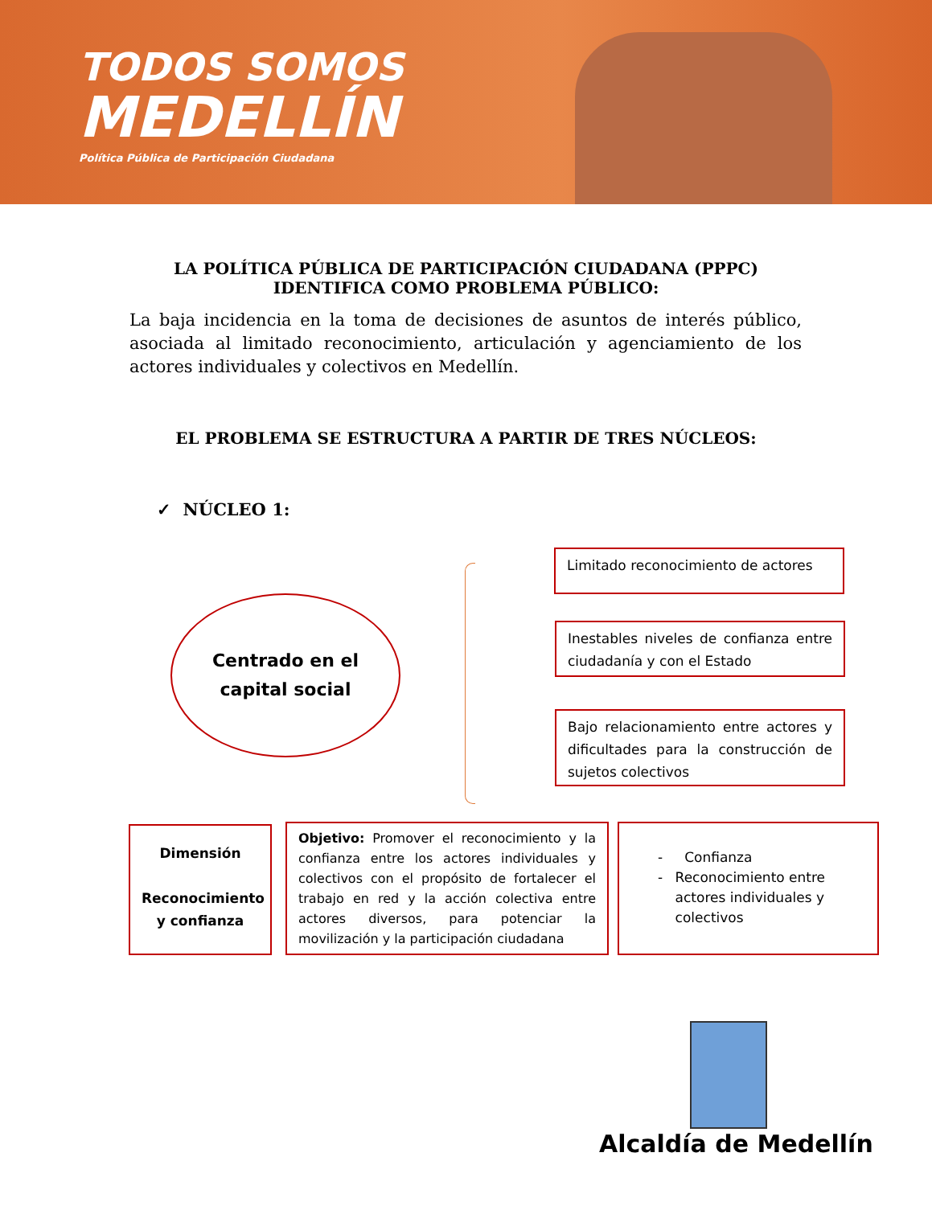TODOS SOMOS
MEDELLÍN
Política Pública de Participación Ciudadana
LA POLÍTICA PÚBLICA DE PARTICIPACIÓN CIUDADANA (PPPC)
IDENTIFICA COMO PROBLEMA PÚBLICO:
La baja incidencia en la toma de decisiones de asuntos de interés público, asociada al limitado reconocimiento, articulación y agenciamiento de los actores individuales y colectivos en Medellín.
EL PROBLEMA SE ESTRUCTURA A PARTIR DE TRES NÚCLEOS:
✓ NÚCLEO 1:
Centrado en el
capital social
Limitado reconocimiento de actores
Inestables niveles de confianza entre ciudadanía y con el Estado
Bajo relacionamiento entre actores y dificultades para la construcción de sujetos colectivos
Dimensión
Reconocimiento y confianza
Objetivo: Promover el reconocimiento y la confianza entre los actores individuales y colectivos con el propósito de fortalecer el trabajo en red y la acción colectiva entre actores diversos, para potenciar la movilización y la participación ciudadana
- Confianza
- Reconocimiento entre actores individuales y colectivos
Alcaldía de Medellín